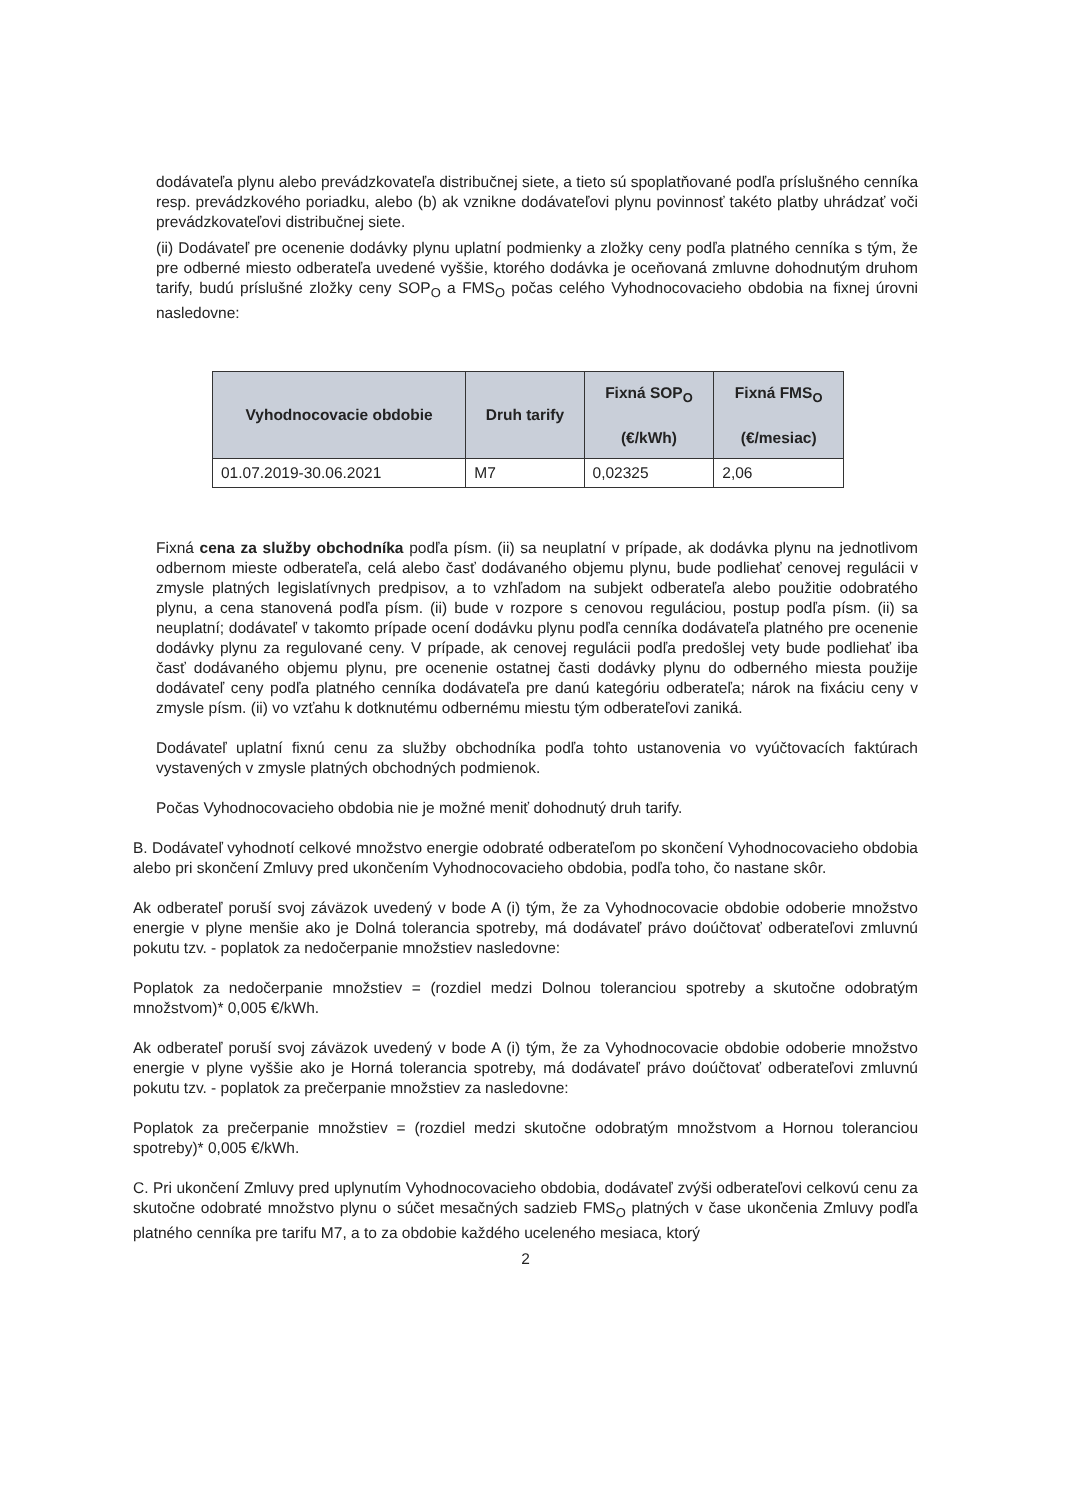dodávateľa plynu alebo prevádzkovateľa distribučnej siete, a tieto sú spoplatňované podľa príslušného cenníka resp. prevádzkového poriadku, alebo (b) ak vznikne dodávateľovi plynu povinnosť takéto platby uhrádzať voči prevádzkovateľovi distribučnej siete.
(ii) Dodávateľ pre ocenenie dodávky plynu uplatní podmienky a zložky ceny podľa platného cenníka s tým, že pre odberné miesto odberateľa uvedené vyššie, ktorého dodávka je oceňovaná zmluvne dohodnutým druhom tarify, budú príslušné zložky ceny SOP<sub>O</sub> a FMS<sub>O</sub> počas celého Vyhodnocovacieho obdobia na fixnej úrovni nasledovne:
| Vyhodnocovacie obdobie | Druh tarify | Fixná SOP<sub>O</sub> (€/kWh) | Fixná FMS<sub>O</sub> (€/mesiac) |
| --- | --- | --- | --- |
| 01.07.2019-30.06.2021 | M7 | 0,02325 | 2,06 |
Fixná cena za služby obchodníka podľa písm. (ii) sa neuplatní v prípade, ak dodávka plynu na jednotlivom odbernom mieste odberateľa, celá alebo časť dodávaného objemu plynu, bude podliehať cenovej regulácii v zmysle platných legislatívnych predpisov, a to vzhľadom na subjekt odberateľa alebo použitie odobratého plynu, a cena stanovená podľa písm. (ii) bude v rozpore s cenovou reguláciou, postup podľa písm. (ii) sa neuplatní; dodávateľ v takomto prípade ocení dodávku plynu podľa cenníka dodávateľa platného pre ocenenie dodávky plynu za regulované ceny. V prípade, ak cenovej regulácii podľa predošlej vety bude podliehať iba časť dodávaného objemu plynu, pre ocenenie ostatnej časti dodávky plynu do odberného miesta použije dodávateľ ceny podľa platného cenníka dodávateľa pre danú kategóriu odberateľa; nárok na fixáciu ceny v zmysle písm. (ii) vo vzťahu k dotknutému odbernému miestu tým odberateľovi zaniká.
Dodávateľ uplatní fixnú cenu za služby obchodníka podľa tohto ustanovenia vo vyúčtovacích faktúrach vystavených v zmysle platných obchodných podmienok.
Počas Vyhodnocovacieho obdobia nie je možné meniť dohodnutý druh tarify.
B. Dodávateľ vyhodnotí celkové množstvo energie odobraté odberateľom po skončení Vyhodnocovacieho obdobia alebo pri skončení Zmluvy pred ukončením Vyhodnocovacieho obdobia, podľa toho, čo nastane skôr.
Ak odberateľ poruší svoj záväzok uvedený v bode A (i) tým, že za Vyhodnocovacie obdobie odoberie množstvo energie v plyne menšie ako je Dolná tolerancia spotreby, má dodávateľ právo doúčtovať odberateľovi zmluvnú pokutu tzv. - poplatok za nedočerpanie množstiev nasledovne:
Poplatok za nedočerpanie množstiev = (rozdiel medzi Dolnou toleranciou spotreby a skutočne odobratým množstvom)* 0,005 €/kWh.
Ak odberateľ poruší svoj záväzok uvedený v bode A (i) tým, že za Vyhodnocovacie obdobie odoberie množstvo energie v plyne vyššie ako je Horná tolerancia spotreby, má dodávateľ právo doúčtovať odberateľovi zmluvnú pokutu tzv. - poplatok za prečerpanie množstiev za nasledovne:
Poplatok za prečerpanie množstiev = (rozdiel medzi skutočne odobratým množstvom a Hornou toleranciou spotreby)* 0,005 €/kWh.
C. Pri ukončení Zmluvy pred uplynutím Vyhodnocovacieho obdobia, dodávateľ zvýši odberateľovi celkovú cenu za skutočne odobraté množstvo plynu o súčet mesačných sadzieb FMS<sub>O</sub> platných v čase ukončenia Zmluvy podľa platného cenníka pre tarifu M7, a to za obdobie každého uceleného mesiaca, ktorý
2